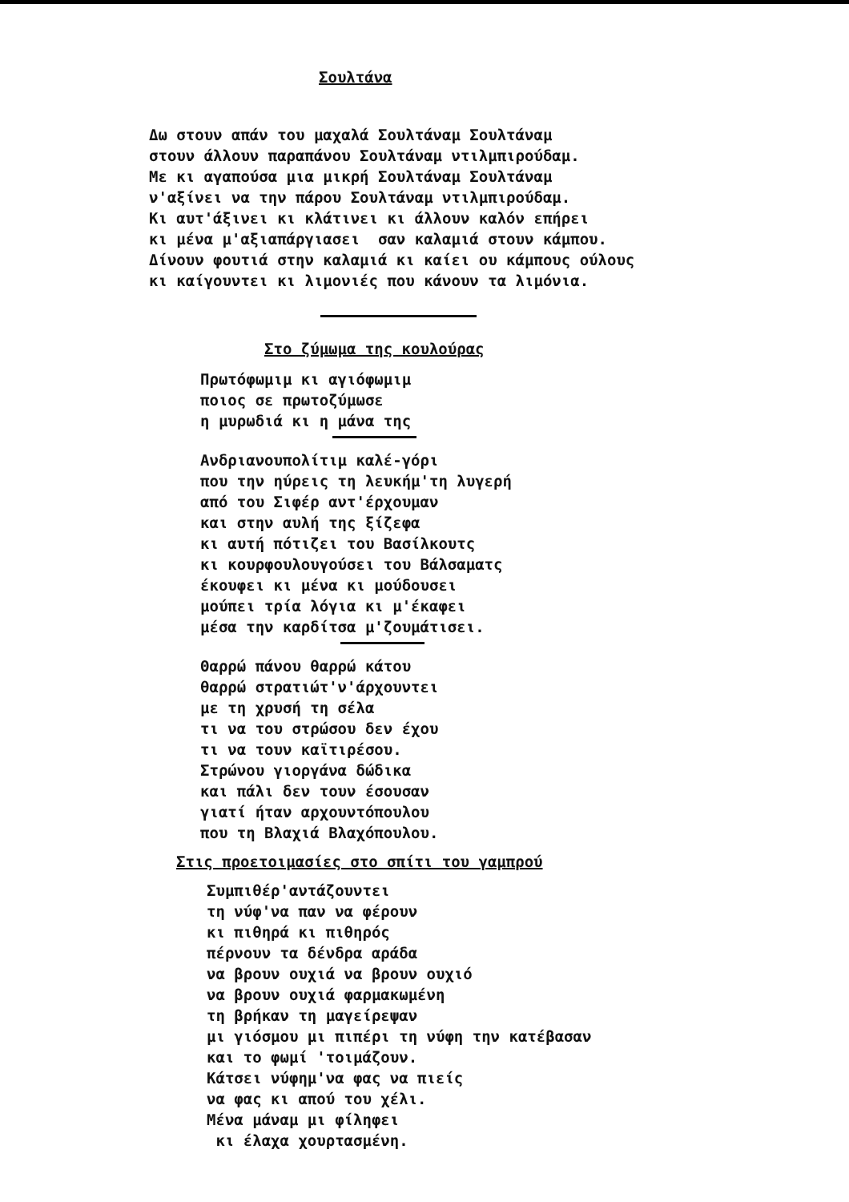Σουλτάνα
Δω στουν απάν του μαχαλά Σουλτάναμ Σουλτάναμ στουν άλλουν παραπάνου Σουλτάναμ ντιλμπιρούδαμ. Με κι αγαπούσα μια μικρή Σουλτάναμ Σουλτάναμ ν'αξίνει να την πάρου Σουλτάναμ ντιλμπιρούδαμ. Κι αυτ'άξινει κι κλάτινει κι άλλουν καλόν επήρει κι μένα μ'αξιαπάργιασει σαν καλαμιά στουν κάμπου. Δίνουν φουτιά στην καλαμιά κι καίει ου κάμπους ούλους κι καίγουντει κι λιμονιές που κάνουν τα λιμόνια.
Στο ζύμωμα της κουλούρας
Πρωτόφωμιμ κι αγιόφωμιμ ποιος σε πρωτοζύμωσε η μυρωδιά κι η μάνα της
Ανδριανουπολίτιμ καλέ-γόρι που την ηύρεις τη λευκήμ'τη λυγερή από του Σιφέρ αντ'έρχουμαν και στην αυλή της ξίζεφα κι αυτή πότιζει του Βασίλκουτς κι κουρφουλουγούσει του Βάλσαματς έκουφει κι μένα κι μούδουσει μούπει τρία λόγια κι μ'έκαφει μέσα την καρδίτσα μ'ζουμάτισει.
Θαρρώ πάνου θαρρώ κάτου θαρρώ στρατιώτ'ν'άρχουντει με τη χρυσή τη σέλα τι να του στρώσου δεν έχου τι να τουν καϊτιρέσου. Στρώνου γιοργάνα δώδικα και πάλι δεν τουν έσουσαν γιατί ήταν αρχουντόπουλου που τη Βλαχιά Βλαχόπουλου.
Στις προετοιμασίες στο σπίτι του γαμπρού
Συμπιθέρ'αντάζουντει τη νύφ'να παν να φέρουν κι πιθηρά κι πιθηρός πέρνουν τα δένδρα αράδα να βρουν ουχιά να βρουν ουχιό να βρουν ουχιά φαρμακωμένη τη βρήκαν τη μαγείρεψαν μι γιόσμου μι πιπέρι τη νύφη την κατέβασαν και το φωμί 'τοιμάζουν. Κάτσει νύφημ'να φας να πιείς να φας κι απού του χέλι. Μένα μάναμ μι φίληφει κι έλαχα χουρτασμένη.